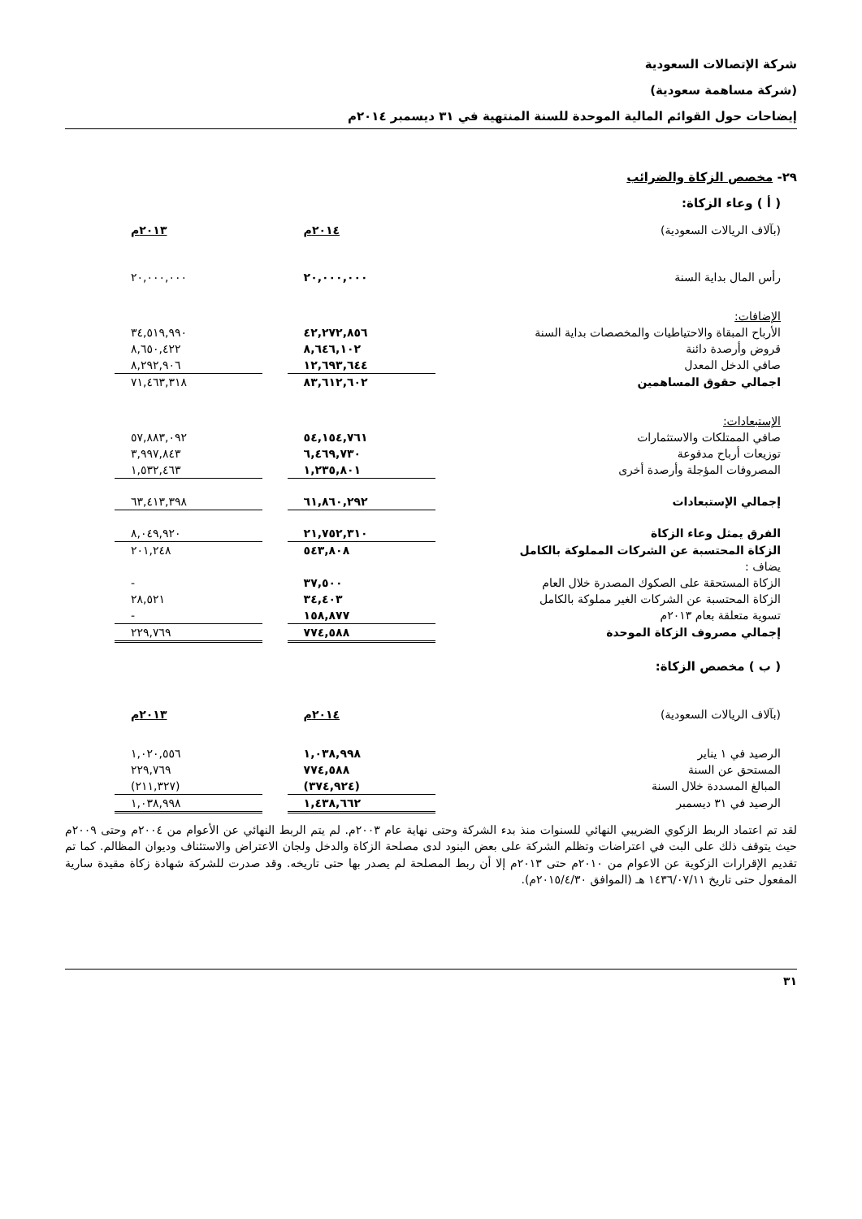شركة الإتصالات السعودية
(شركة مساهمة سعودية)
إيضاحات حول القوائم المالية الموحدة للسنة المنتهية في ٣١ ديسمبر ٢٠١٤م
٢٩- مخصص الزكاة والضرائب
( أ ) وعاء الزكاة:
| (بآلاف الريالات السعودية) | ٢٠١٤م | | ٢٠١٣م |
| رأس المال بداية السنة | ٢٠,٠٠٠,٠٠٠ | | ٢٠,٠٠٠,٠٠٠ |
| الإضافات: | | | |
| الأرباح المبقاة والاحتياطيات والمخصصات بداية السنة | ٤٢,٢٧٢,٨٥٦ | | ٣٤,٥١٩,٩٩٠ |
| قروض وأرصدة دائنة | ٨,٦٤٦,١٠٢ | | ٨,٦٥٠,٤٢٢ |
| صافي الدخل المعدل | ١٢,٦٩٣,٦٤٤ | | ٨,٢٩٢,٩٠٦ |
| اجمالي حقوق المساهمين | ٨٣,٦١٢,٦٠٢ | | ٧١,٤٦٣,٣١٨ |
| الإستبعادات: | | | |
| صافي الممتلكات والاستثمارات | ٥٤,١٥٤,٧٦١ | | ٥٧,٨٨٣,٠٩٢ |
| توزيعات أرباح مدفوعة | ٦,٤٦٩,٧٣٠ | | ٣,٩٩٧,٨٤٣ |
| المصروفات المؤجلة وأرصدة أخرى | ١,٢٣٥,٨٠١ | | ١,٥٣٢,٤٦٣ |
| إجمالي الإستبعادات | ٦١,٨٦٠,٢٩٢ | | ٦٣,٤١٣,٣٩٨ |
| الفرق يمثل وعاء الزكاة | ٢١,٧٥٢,٣١٠ | | ٨,٠٤٩,٩٢٠ |
| الزكاة المحتسبة عن الشركات المملوكة بالكامل | ٥٤٣,٨٠٨ | | ٢٠١,٢٤٨ |
| يضاف : | | | |
| الزكاة المستحقة على الصكوك المصدرة خلال العام | ٣٧,٥٠٠ | | - |
| الزكاة المحتسبة عن الشركات الغير مملوكة بالكامل | ٣٤,٤٠٣ | | ٢٨,٥٢١ |
| تسوية متعلقة بعام ٢٠١٣م | ١٥٨,٨٧٧ | | - |
| إجمالي مصروف الزكاة الموحدة | ٧٧٤,٥٨٨ | | ٢٢٩,٧٦٩ |
( ب ) مخصص الزكاة:
| (بآلاف الريالات السعودية) | ٢٠١٤م | | ٢٠١٣م |
| الرصيد في ١ يناير | ١,٠٣٨,٩٩٨ | | ١,٠٢٠,٥٥٦ |
| المستحق عن السنة | ٧٧٤,٥٨٨ | | ٢٢٩,٧٦٩ |
| المبالغ المسددة خلال السنة | (٣٧٤,٩٢٤) | | (٢١١,٣٢٧) |
| الرصيد في ٣١ ديسمبر | ١,٤٣٨,٦٦٢ | | ١,٠٣٨,٩٩٨ |
لقد تم اعتماد الربط الزكوي الضريبي النهائي للسنوات منذ بدء الشركة وحتى نهاية عام ٢٠٠٣م. لم يتم الربط النهائي عن الأعوام من ٢٠٠٤م وحتى ٢٠٠٩م حيث يتوقف ذلك على البت في اعتراضات وتظلم الشركة على بعض البنود لدى مصلحة الزكاة والدخل ولجان الاعتراض والاستئناف وديوان المظالم. كما تم تقديم الإقرارات الزكوية عن الاعوام من ٢٠١٠م حتى ٢٠١٣م إلا أن ربط المصلحة لم يصدر بها حتى تاريخه. وقد صدرت للشركة شهادة زكاة مقيدة سارية المفعول حتى تاريخ ١٤٣٦/٠٧/١١ هـ (الموافق ٢٠١٥/٤/٣٠م).
٣١